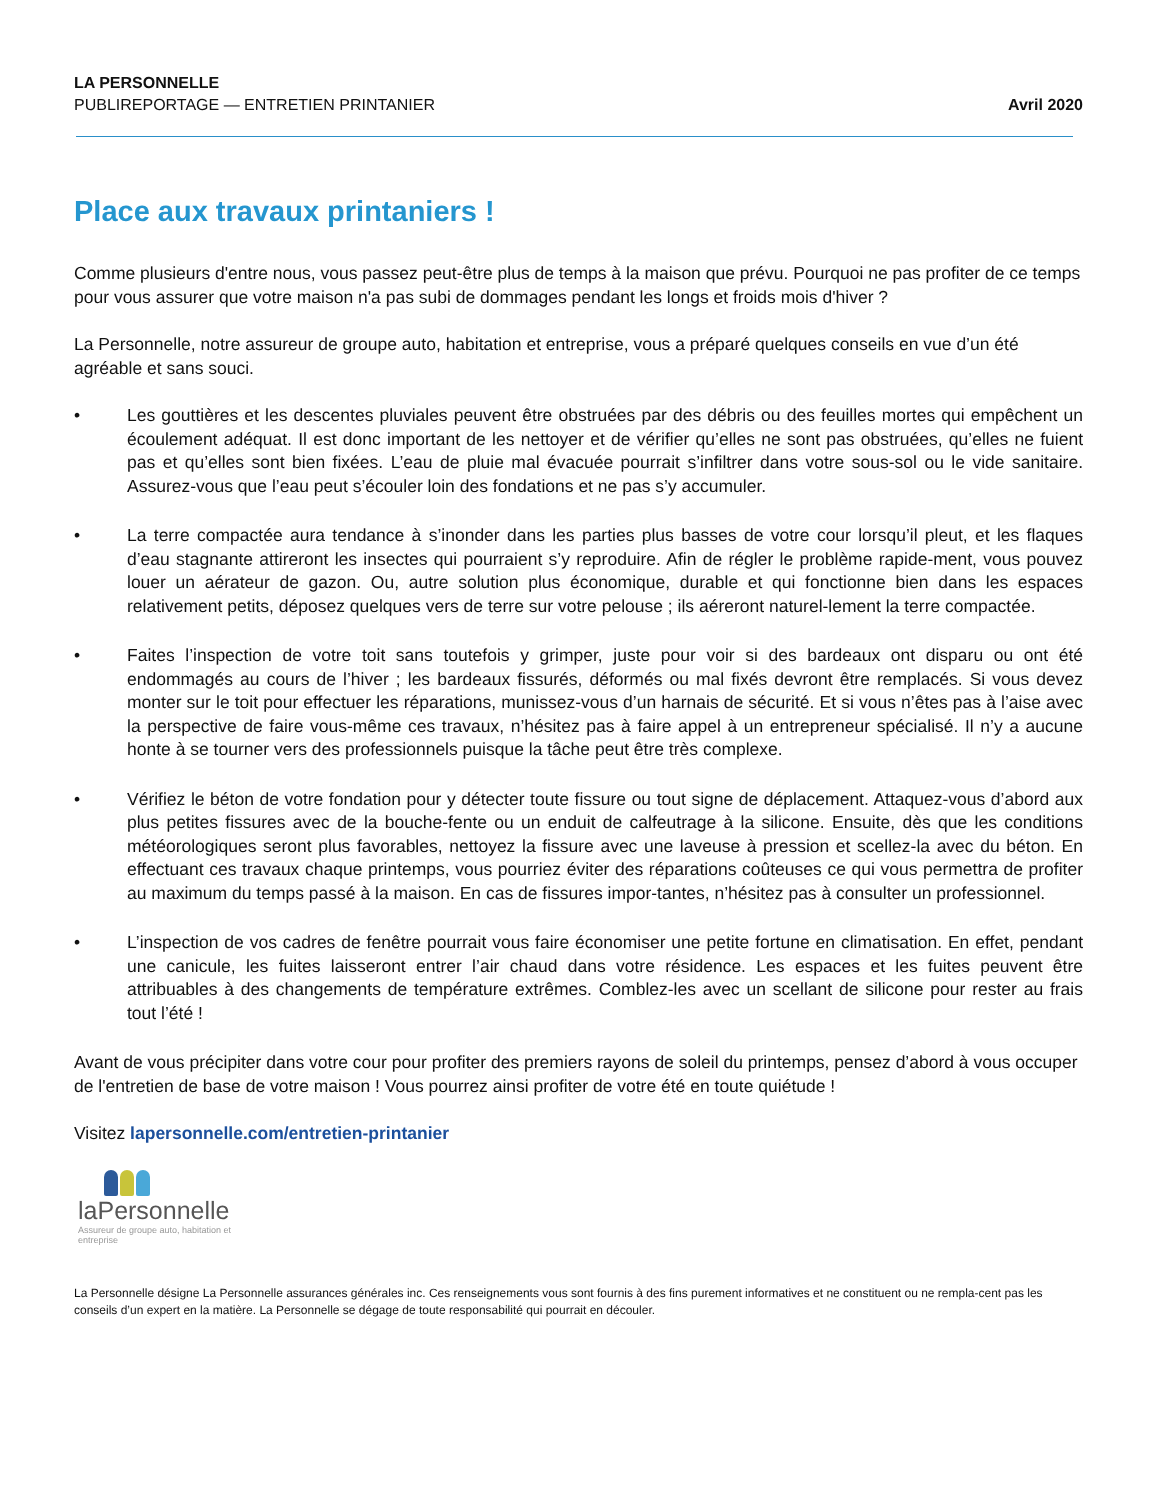LA PERSONNELLE
PUBLIREPORTAGE — ENTRETIEN PRINTANIER
Avril 2020
Place aux travaux printaniers !
Comme plusieurs d'entre nous, vous passez peut-être plus de temps à la maison que prévu. Pourquoi ne pas profiter de ce temps pour vous assurer que votre maison n'a pas subi de dommages pendant les longs et froids mois d'hiver ?
La Personnelle, notre assureur de groupe auto, habitation et entreprise, vous a préparé quelques conseils en vue d’un été agréable et sans souci.
• Les gouttières et les descentes pluviales peuvent être obstruées par des débris ou des feuilles mortes qui empêchent un écoulement adéquat. Il est donc important de les nettoyer et de vérifier qu’elles ne sont pas obstruées, qu’elles ne fuient pas et qu’elles sont bien fixées. L’eau de pluie mal évacuée pourrait s’infiltrer dans votre sous-sol ou le vide sanitaire. Assurez-vous que l’eau peut s’écouler loin des fondations et ne pas s’y accumuler.
• La terre compactée aura tendance à s’inonder dans les parties plus basses de votre cour lorsqu’il pleut, et les flaques d’eau stagnante attireront les insectes qui pourraient s’y reproduire. Afin de régler le problème rapide-ment, vous pouvez louer un aérateur de gazon. Ou, autre solution plus économique, durable et qui fonctionne bien dans les espaces relativement petits, déposez quelques vers de terre sur votre pelouse ; ils aéreront naturel-lement la terre compactée.
• Faites l’inspection de votre toit sans toutefois y grimper, juste pour voir si des bardeaux ont disparu ou ont été endommagés au cours de l’hiver ; les bardeaux fissurés, déformés ou mal fixés devront être remplacés. Si vous devez monter sur le toit pour effectuer les réparations, munissez-vous d’un harnais de sécurité. Et si vous n’êtes pas à l’aise avec la perspective de faire vous-même ces travaux, n’hésitez pas à faire appel à un entrepreneur spécialisé. Il n’y a aucune honte à se tourner vers des professionnels puisque la tâche peut être très complexe.
• Vérifiez le béton de votre fondation pour y détecter toute fissure ou tout signe de déplacement. Attaquez-vous d’abord aux plus petites fissures avec de la bouche-fente ou un enduit de calfeutrage à la silicone. Ensuite, dès que les conditions météorologiques seront plus favorables, nettoyez la fissure avec une laveuse à pression et scellez-la avec du béton. En effectuant ces travaux chaque printemps, vous pourriez éviter des réparations coûteuses ce qui vous permettra de profiter au maximum du temps passé à la maison. En cas de fissures impor-tantes, n’hésitez pas à consulter un professionnel.
• L’inspection de vos cadres de fenêtre pourrait vous faire économiser une petite fortune en climatisation. En effet, pendant une canicule, les fuites laisseront entrer l’air chaud dans votre résidence. Les espaces et les fuites peuvent être attribuables à des changements de température extrêmes. Comblez-les avec un scellant de silicone pour rester au frais tout l’été !
Avant de vous précipiter dans votre cour pour profiter des premiers rayons de soleil du printemps, pensez d’abord à vous occuper de l'entretien de base de votre maison ! Vous pourrez ainsi profiter de votre été en toute quiétude !
Visitez lapersonnelle.com/entretien-printanier
laPersonnelle
Assureur de groupe auto, habitation et entreprise
La Personnelle désigne La Personnelle assurances générales inc. Ces renseignements vous sont fournis à des fins purement informatives et ne constituent ou ne rempla-cent pas les conseils d’un expert en la matière. La Personnelle se dégage de toute responsabilité qui pourrait en découler.